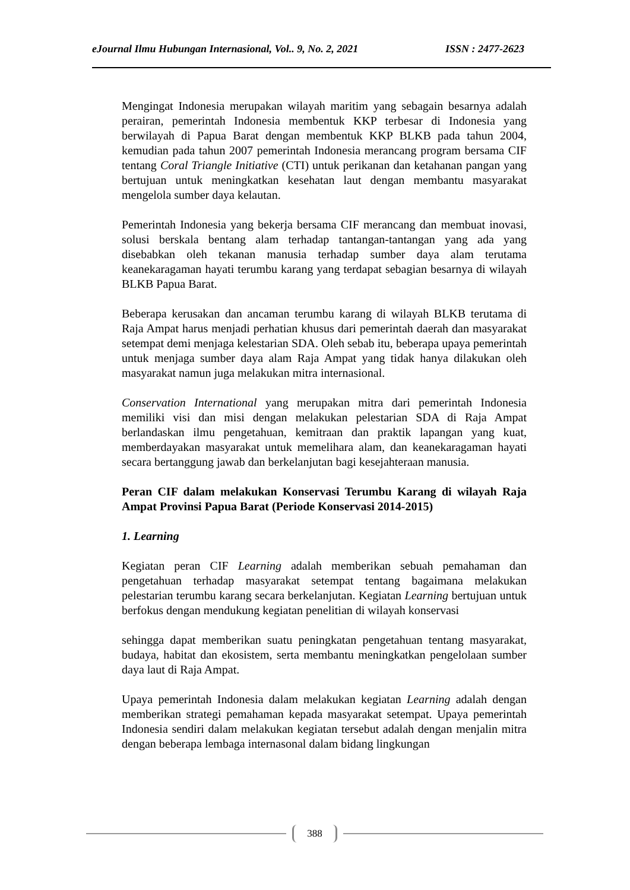eJournal Ilmu Hubungan Internasional, Vol.. 9, No. 2, 2021 ISSN : 2477-2623
Mengingat Indonesia merupakan wilayah maritim yang sebagain besarnya adalah perairan, pemerintah Indonesia membentuk KKP terbesar di Indonesia yang berwilayah di Papua Barat dengan membentuk KKP BLKB pada tahun 2004, kemudian pada tahun 2007 pemerintah Indonesia merancang program bersama CIF tentang Coral Triangle Initiative (CTI) untuk perikanan dan ketahanan pangan yang bertujuan untuk meningkatkan kesehatan laut dengan membantu masyarakat mengelola sumber daya kelautan.
Pemerintah Indonesia yang bekerja bersama CIF merancang dan membuat inovasi, solusi berskala bentang alam terhadap tantangan-tantangan yang ada yang disebabkan oleh tekanan manusia terhadap sumber daya alam terutama keanekaragaman hayati terumbu karang yang terdapat sebagian besarnya di wilayah BLKB Papua Barat.
Beberapa kerusakan dan ancaman terumbu karang di wilayah BLKB terutama di Raja Ampat harus menjadi perhatian khusus dari pemerintah daerah dan masyarakat setempat demi menjaga kelestarian SDA. Oleh sebab itu, beberapa upaya pemerintah untuk menjaga sumber daya alam Raja Ampat yang tidak hanya dilakukan oleh masyarakat namun juga melakukan mitra internasional.
Conservation International yang merupakan mitra dari pemerintah Indonesia memiliki visi dan misi dengan melakukan pelestarian SDA di Raja Ampat berlandaskan ilmu pengetahuan, kemitraan dan praktik lapangan yang kuat, memberdayakan masyarakat untuk memelihara alam, dan keanekaragaman hayati secara bertanggung jawab dan berkelanjutan bagi kesejahteraan manusia.
Peran CIF dalam melakukan Konservasi Terumbu Karang di wilayah Raja Ampat Provinsi Papua Barat (Periode Konservasi 2014-2015)
1. Learning
Kegiatan peran CIF Learning adalah memberikan sebuah pemahaman dan pengetahuan terhadap masyarakat setempat tentang bagaimana melakukan pelestarian terumbu karang secara berkelanjutan. Kegiatan Learning bertujuan untuk berfokus dengan mendukung kegiatan penelitian di wilayah konservasi
sehingga dapat memberikan suatu peningkatan pengetahuan tentang masyarakat, budaya, habitat dan ekosistem, serta membantu meningkatkan pengelolaan sumber daya laut di Raja Ampat.
Upaya pemerintah Indonesia dalam melakukan kegiatan Learning adalah dengan memberikan strategi pemahaman kepada masyarakat setempat. Upaya pemerintah Indonesia sendiri dalam melakukan kegiatan tersebut adalah dengan menjalin mitra dengan beberapa lembaga internasonal dalam bidang lingkungan
388